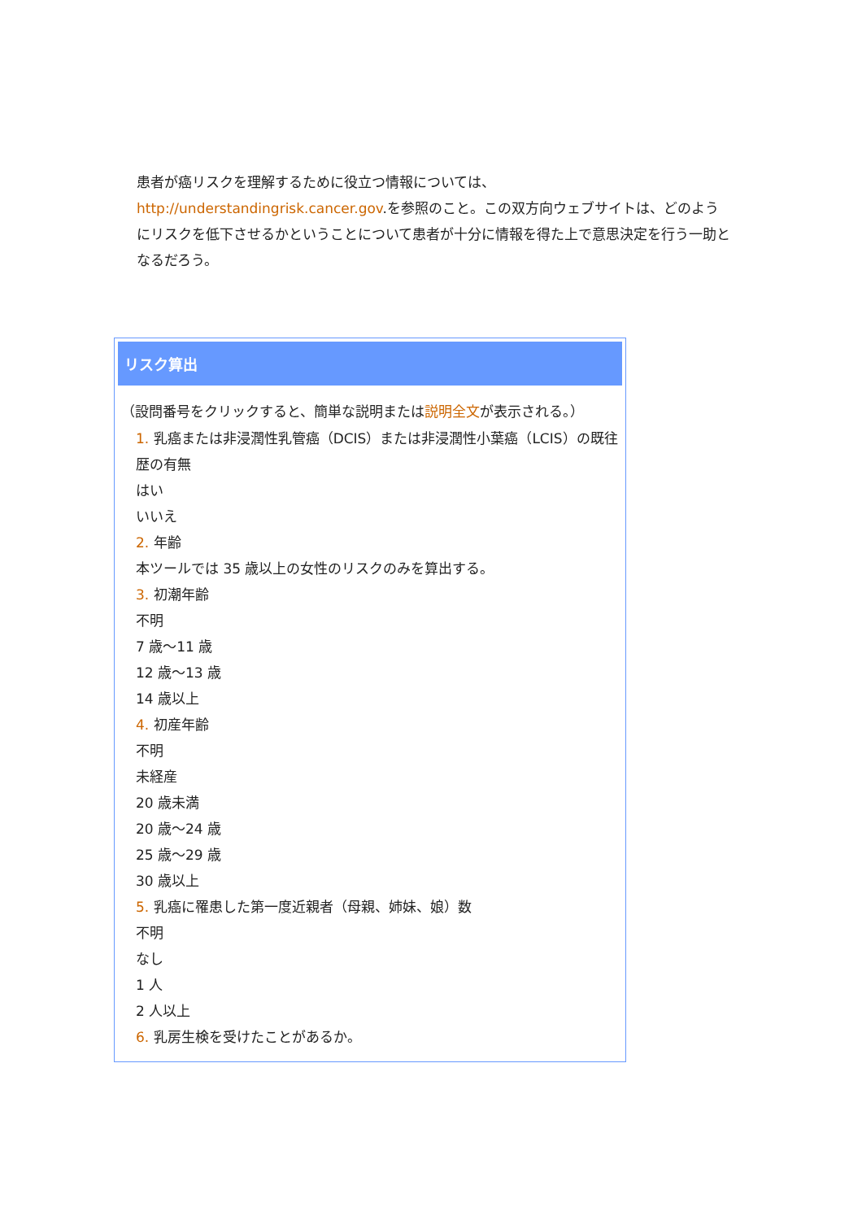患者が癌リスクを理解するために役立つ情報については、http://understandingrisk.cancer.gov.を参照のこと。この双方向ウェブサイトは、どのようにリスクを低下させるかということについて患者が十分に情報を得た上で意思決定を行う一助となるだろう。
リスク算出
（設問番号をクリックすると、簡単な説明または説明全文が表示される。）
1. 乳癌または非浸潤性乳管癌（DCIS）または非浸潤性小葉癌（LCIS）の既往歴の有無
はい
いいえ
2. 年齢
本ツールでは 35 歳以上の女性のリスクのみを算出する。
3. 初潮年齢
不明
7 歳～11 歳
12 歳～13 歳
14 歳以上
4. 初産年齢
不明
未経産
20 歳未満
20 歳～24 歳
25 歳～29 歳
30 歳以上
5. 乳癌に罹患した第一度近親者（母親、姉妹、娘）数
不明
なし
1 人
2 人以上
6. 乳房生検を受けたことがあるか。